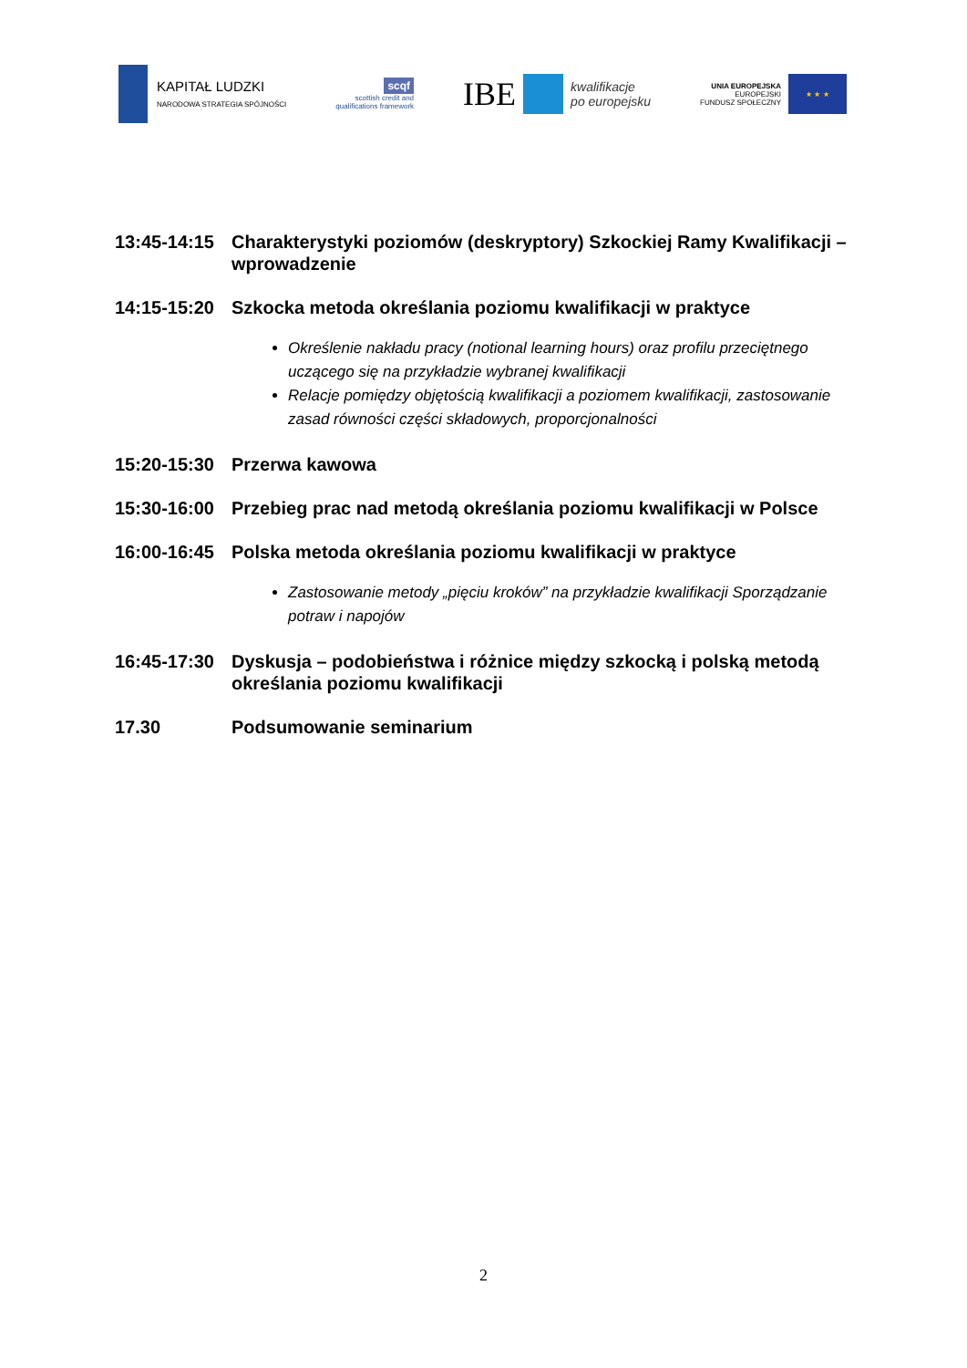KAPITAŁ LUDZKI
NARODOWA STRATEGIA SPÓJNOŚCI
scqf
scottish credit and
qualifications framework
IBE
kwalifikacje
po europejsku
UNIA EUROPEJSKA
EUROPEJSKI
FUNDUSZ SPOŁECZNY
★ ★ ★
13:45-14:15
Charakterystyki poziomów (deskryptory) Szkockiej Ramy Kwalifikacji – wprowadzenie
14:15-15:20
Szkocka metoda określania poziomu kwalifikacji w praktyce
Określenie nakładu pracy (notional learning hours) oraz profilu przeciętnego uczącego się na przykładzie wybranej kwalifikacji
Relacje pomiędzy objętością kwalifikacji a poziomem kwalifikacji, zastosowanie zasad równości części składowych, proporcjonalności
15:20-15:30
Przerwa kawowa
15:30-16:00
Przebieg prac nad metodą określania poziomu kwalifikacji w Polsce
16:00-16:45
Polska metoda określania poziomu kwalifikacji w praktyce
Zastosowanie metody „pięciu kroków” na przykładzie kwalifikacji Sporządzanie potraw i napojów
16:45-17:30
Dyskusja – podobieństwa i różnice między szkocką i polską metodą określania poziomu kwalifikacji
17.30 Podsumowanie seminarium
2